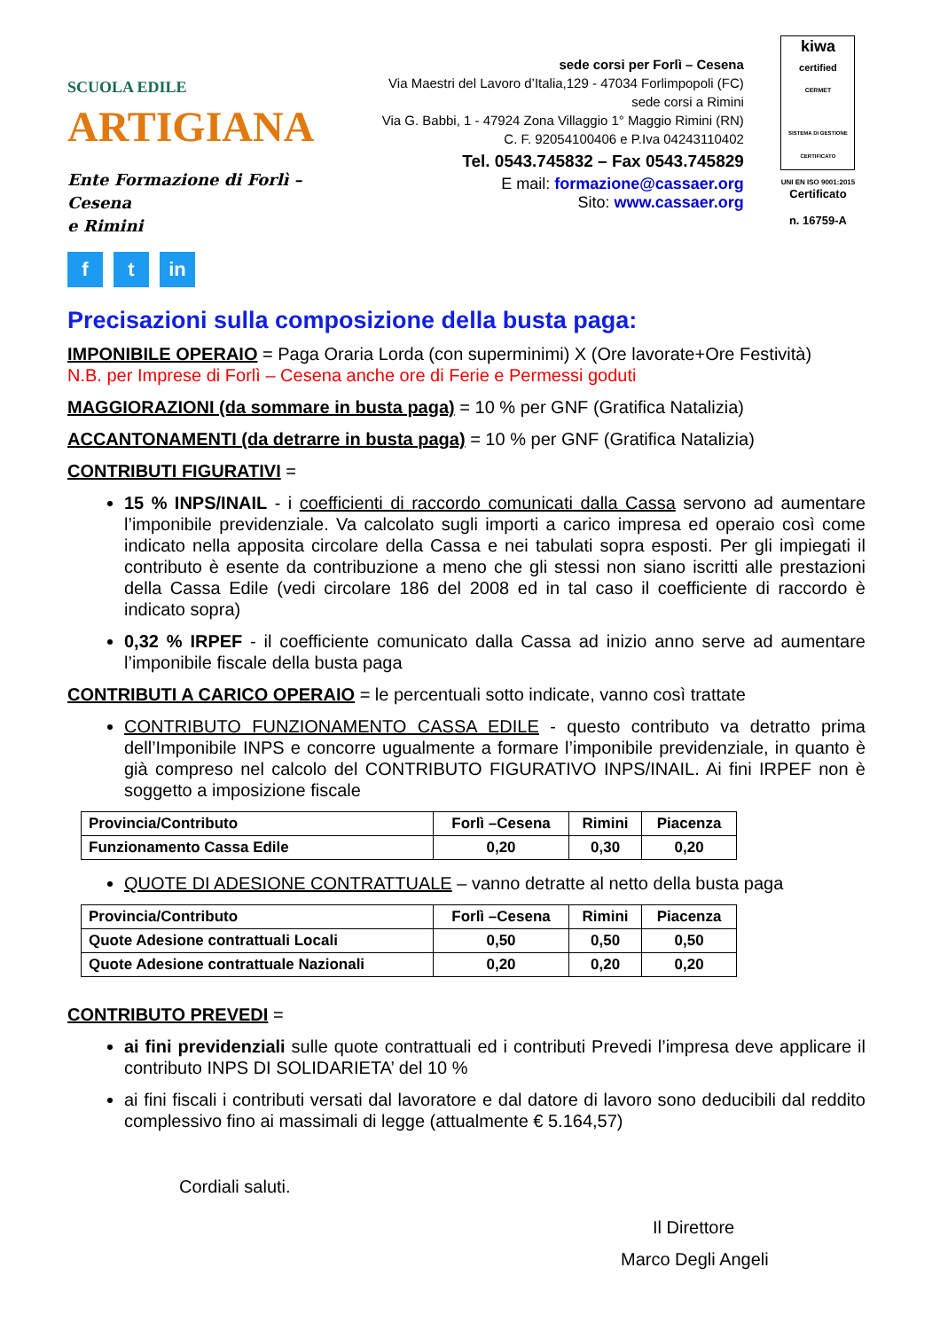SCUOLA EDILE ARTIGIANA
Ente Formazione di Forlì – Cesena
e Rimini
ft in
sede corsi per Forlì – Cesena
Via Maestri del Lavoro d’Italia,129 - 47034 Forlimpopoli (FC)
sede corsi a Rimini
Via G. Babbi, 1 - 47924 Zona Villaggio 1° Maggio Rimini (RN)
C. F. 92054100406 e P.Iva 04243110402
Tel. 0543.745832 – Fax 0543.745829
E mail: formazione@cassaer.org
Sito: www.cassaer.org
kiwa
certified
CERMET
SISTEMA DI GESTIONE CERTIFICATO
UNI EN ISO 9001:2015
Certificato
n. 16759-A
Precisazioni sulla composizione della busta paga:
IMPONIBILE OPERAIO = Paga Oraria Lorda (con superminimi) X (Ore lavorate+Ore Festività)
N.B. per Imprese di Forlì – Cesena anche ore di Ferie e Permessi goduti
MAGGIORAZIONI (da sommare in busta paga) = 10 % per GNF (Gratifica Natalizia)
ACCANTONAMENTI (da detrarre in busta paga) = 10 % per GNF (Gratifica Natalizia)
CONTRIBUTI FIGURATIVI =
15 % INPS/INAIL - i coefficienti di raccordo comunicati dalla Cassa servono ad aumentare l’imponibile previdenziale. Va calcolato sugli importi a carico impresa ed operaio così come indicato nella apposita circolare della Cassa e nei tabulati sopra esposti. Per gli impiegati il contributo è esente da contribuzione a meno che gli stessi non siano iscritti alle prestazioni della Cassa Edile (vedi circolare 186 del 2008 ed in tal caso il coefficiente di raccordo è indicato sopra)
0,32 % IRPEF - il coefficiente comunicato dalla Cassa ad inizio anno serve ad aumentare l’imponibile fiscale della busta paga
CONTRIBUTI A CARICO OPERAIO = le percentuali sotto indicate, vanno così trattate
CONTRIBUTO FUNZIONAMENTO CASSA EDILE - questo contributo va detratto prima dell’Imponibile INPS e concorre ugualmente a formare l’imponibile previdenziale, in quanto è già compreso nel calcolo del CONTRIBUTO FIGURATIVO INPS/INAIL. Ai fini IRPEF non è soggetto a imposizione fiscale
| Provincia/Contributo | Forlì –Cesena | Rimini | Piacenza |
| --- | --- | --- | --- |
| Funzionamento Cassa Edile | 0,20 | 0,30 | 0,20 |
QUOTE DI ADESIONE CONTRATTUALE – vanno detratte al netto della busta paga
| Provincia/Contributo | Forlì –Cesena | Rimini | Piacenza |
| --- | --- | --- | --- |
| Quote Adesione contrattuali Locali | 0,50 | 0,50 | 0,50 |
| Quote Adesione contrattuale Nazionali | 0,20 | 0,20 | 0,20 |
CONTRIBUTO PREVEDI =
ai fini previdenziali sulle quote contrattuali ed i contributi Prevedi l’impresa deve applicare il contributo INPS DI SOLIDARIETA’ del 10 %
ai fini fiscali i contributi versati dal lavoratore e dal datore di lavoro sono deducibili dal reddito complessivo fino ai massimali di legge (attualmente € 5.164,57)
Cordiali saluti.
Il Direttore
Marco Degli Angeli